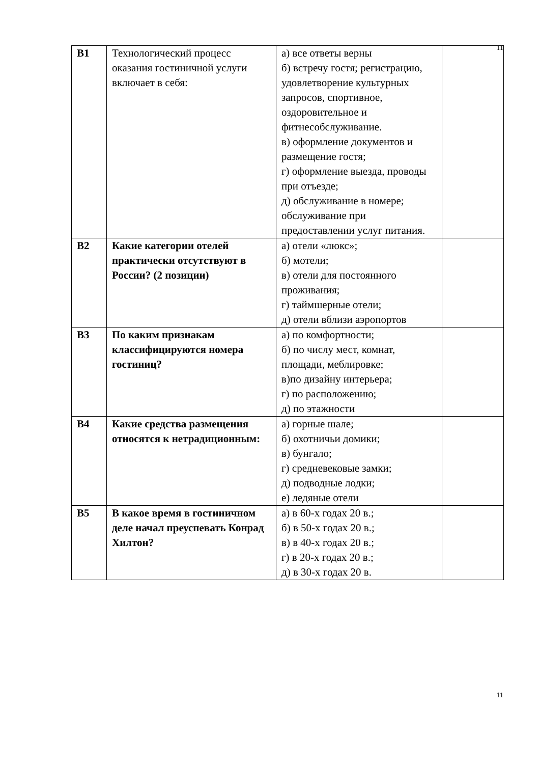11
| В1 | Технологический процесс оказания гостиничной услуги включает в себя: | а) все ответы верны б) встречу гостя; регистрацию, удовлетворение культурных запросов, спортивное, оздоровительное и фитнесобслуживание. в) оформление документов и размещение гостя; г) оформление выезда, проводы при отъезде; д) обслуживание в номере; обслуживание при предоставлении услуг питания. | |
| В2 | Какие категории отелей практически отсутствуют в России? (2 позиции) | а) отели «люкс»; б) мотели; в) отели для постоянного проживания; г) таймшерные отели; д) отели вблизи аэропортов | |
| В3 | По каким признакам классифицируются номера гостиниц? | а) по комфортности; б) по числу мест, комнат, площади, меблировке; в)по дизайну интерьера; г) по расположению; д) по этажности | |
| В4 | Какие средства размещения относятся к нетрадиционным: | а) горные шале; б) охотничьи домики; в) бунгало; г) средневековые замки; д) подводные лодки; е) ледяные отели | |
| В5 | В какое время в гостиничном деле начал преуспевать Конрад Хилтон? | а) в 60-х годах 20 в.; б) в 50-х годах 20 в.; в) в 40-х годах 20 в.; г) в 20-х годах 20 в.; д) в 30-х годах 20 в. | |
11